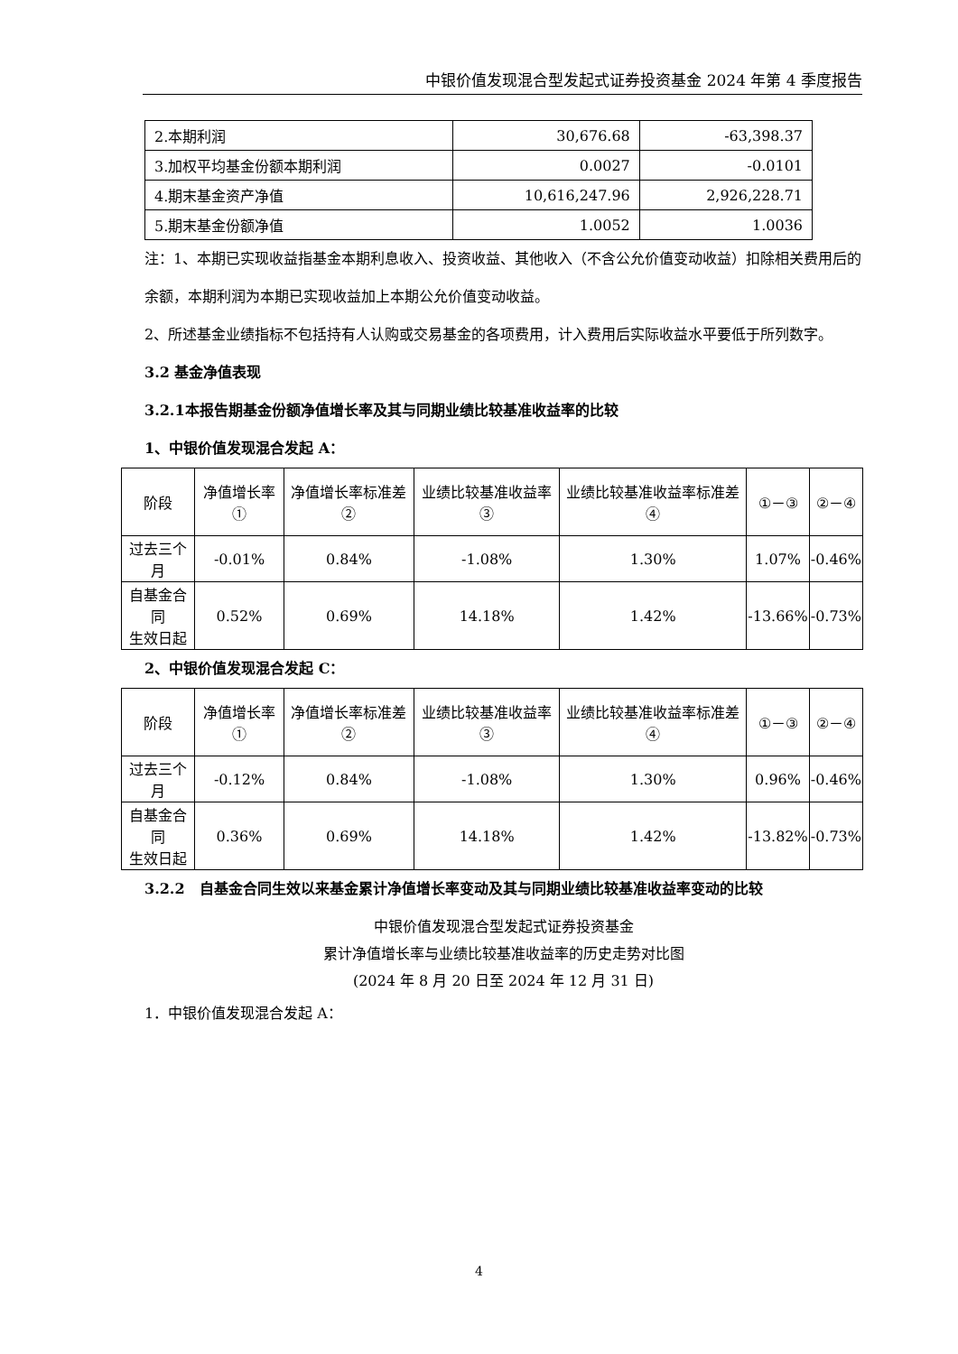中银价值发现混合型发起式证券投资基金 2024 年第 4 季度报告
| 2.本期利润 | 30,676.68 | -63,398.37 |
| 3.加权平均基金份额本期利润 | 0.0027 | -0.0101 |
| 4.期末基金资产净值 | 10,616,247.96 | 2,926,228.71 |
| 5.期末基金份额净值 | 1.0052 | 1.0036 |
注：1、本期已实现收益指基金本期利息收入、投资收益、其他收入（不含公允价值变动收益）扣除相关费用后的余额，本期利润为本期已实现收益加上本期公允价值变动收益。
2、所述基金业绩指标不包括持有人认购或交易基金的各项费用，计入费用后实际收益水平要低于所列数字。
3.2 基金净值表现
3.2.1本报告期基金份额净值增长率及其与同期业绩比较基准收益率的比较
1、中银价值发现混合发起 A：
| 阶段 | 净值增长率① | 净值增长率标准差② | 业绩比较基准收益率③ | 业绩比较基准收益率标准差④ | ①－③ | ②－④ |
| --- | --- | --- | --- | --- | --- | --- |
| 过去三个月 | -0.01% | 0.84% | -1.08% | 1.30% | 1.07% | -0.46% |
| 自基金合同 生效日起 | 0.52% | 0.69% | 14.18% | 1.42% | -13.66% | -0.73% |
2、中银价值发现混合发起 C：
| 阶段 | 净值增长率① | 净值增长率标准差② | 业绩比较基准收益率③ | 业绩比较基准收益率标准差④ | ①－③ | ②－④ |
| --- | --- | --- | --- | --- | --- | --- |
| 过去三个月 | -0.12% | 0.84% | -1.08% | 1.30% | 0.96% | -0.46% |
| 自基金合同 生效日起 | 0.36% | 0.69% | 14.18% | 1.42% | -13.82% | -0.73% |
3.2.2　自基金合同生效以来基金累计净值增长率变动及其与同期业绩比较基准收益率变动的比较
中银价值发现混合型发起式证券投资基金
累计净值增长率与业绩比较基准收益率的历史走势对比图
(2024 年 8 月 20 日至 2024 年 12 月 31 日)
1．中银价值发现混合发起 A：
4